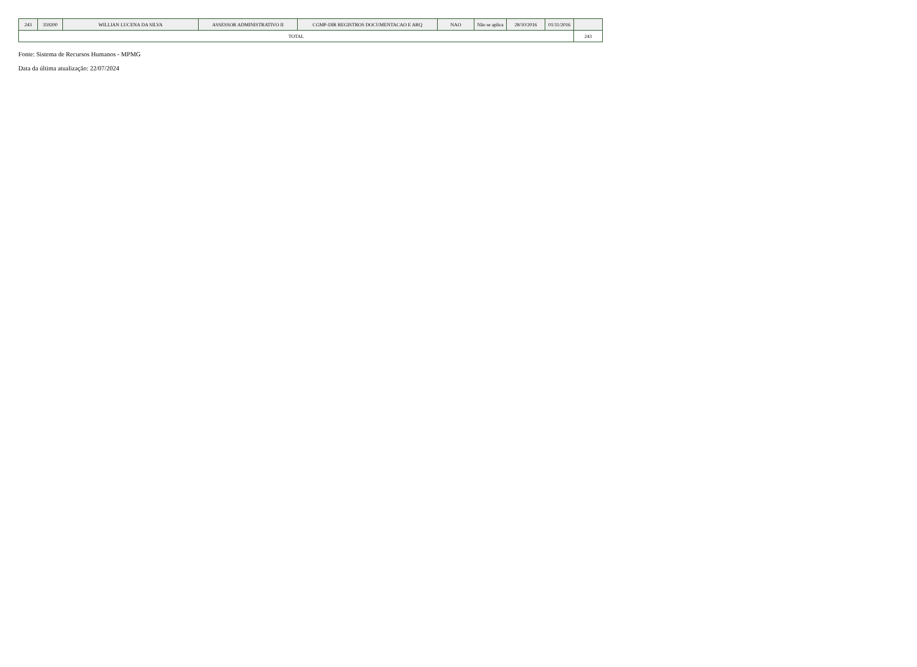| 243 | 359200 | WILLIAN LUCENA DA SILVA | ASSESSOR ADMINISTRATIVO II | CGMP-DIR REGISTROS DOCUMENTACAO E ARQ | NAO | Não se aplica | 28/10/2016 | 01/11/2016 | |
| TOTAL | | | | | | | | | 243 |
Fonte: Sistema de Recursos Humanos - MPMG
Data da última atualização: 22/07/2024